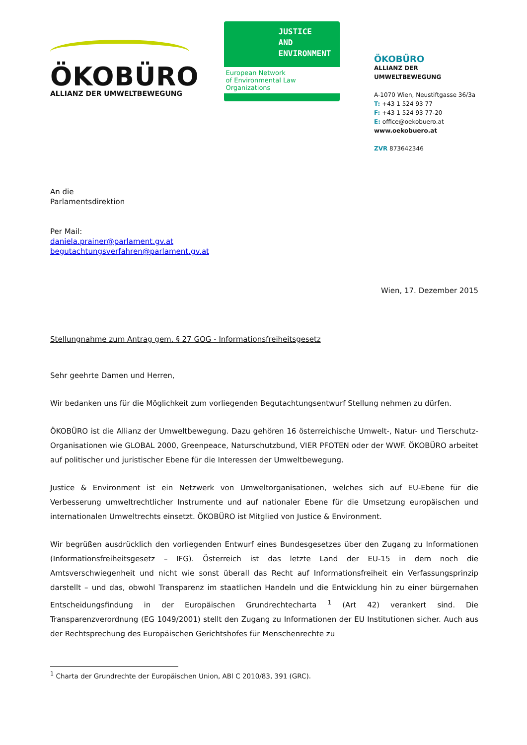ÖKOBÜRO
ALLIANZ DER UMWELTBEWEGUNG
JUSTICE
AND
ENVIRONMENT
European Network
of Environmental Law Organizations
ÖKOBÜRO
ALLIANZ DER UMWELTBEWEGUNG
A-1070 Wien, Neustiftgasse 36/3a
T: +43 1 524 93 77
F: +43 1 524 93 77-20
E: office@oekobuero.at
www.oekobuero.at
ZVR 873642346
An die
Parlamentsdirektion
Per Mail:
daniela.prainer@parlament.gv.at
begutachtungsverfahren@parlament.gv.at
Wien, 17. Dezember 2015
Stellungnahme zum Antrag gem. § 27 GOG - Informationsfreiheitsgesetz
Sehr geehrte Damen und Herren,
Wir bedanken uns für die Möglichkeit zum vorliegenden Begutachtungsentwurf Stellung nehmen zu dürfen.
ÖKOBÜRO ist die Allianz der Umweltbewegung. Dazu gehören 16 österreichische Umwelt-, Natur- und Tierschutz-Organisationen wie GLOBAL 2000, Greenpeace, Naturschutzbund, VIER PFOTEN oder der WWF. ÖKOBÜRO arbeitet auf politischer und juristischer Ebene für die Interessen der Umweltbewegung.
Justice & Environment ist ein Netzwerk von Umweltorganisationen, welches sich auf EU-Ebene für die Verbesserung umweltrechtlicher Instrumente und auf nationaler Ebene für die Umsetzung europäischen und internationalen Umweltrechts einsetzt. ÖKOBÜRO ist Mitglied von Justice & Environment.
Wir begrüßen ausdrücklich den vorliegenden Entwurf eines Bundesgesetzes über den Zugang zu Informationen (Informationsfreiheitsgesetz – IFG). Österreich ist das letzte Land der EU-15 in dem noch die Amtsverschwiegenheit und nicht wie sonst überall das Recht auf Informationsfreiheit ein Verfassungsprinzip darstellt – und das, obwohl Transparenz im staatlichen Handeln und die Entwicklung hin zu einer bürgernahen Entscheidungsfindung in der Europäischen Grundrechtecharta <sup>1</sup> (Art 42) verankert sind. Die Transparenzverordnung (EG 1049/2001) stellt den Zugang zu Informationen der EU Institutionen sicher. Auch aus der Rechtsprechung des Europäischen Gerichtshofes für Menschenrechte zu
<sup>1</sup> Charta der Grundrechte der Europäischen Union, ABl C 2010/83, 391 (GRC).